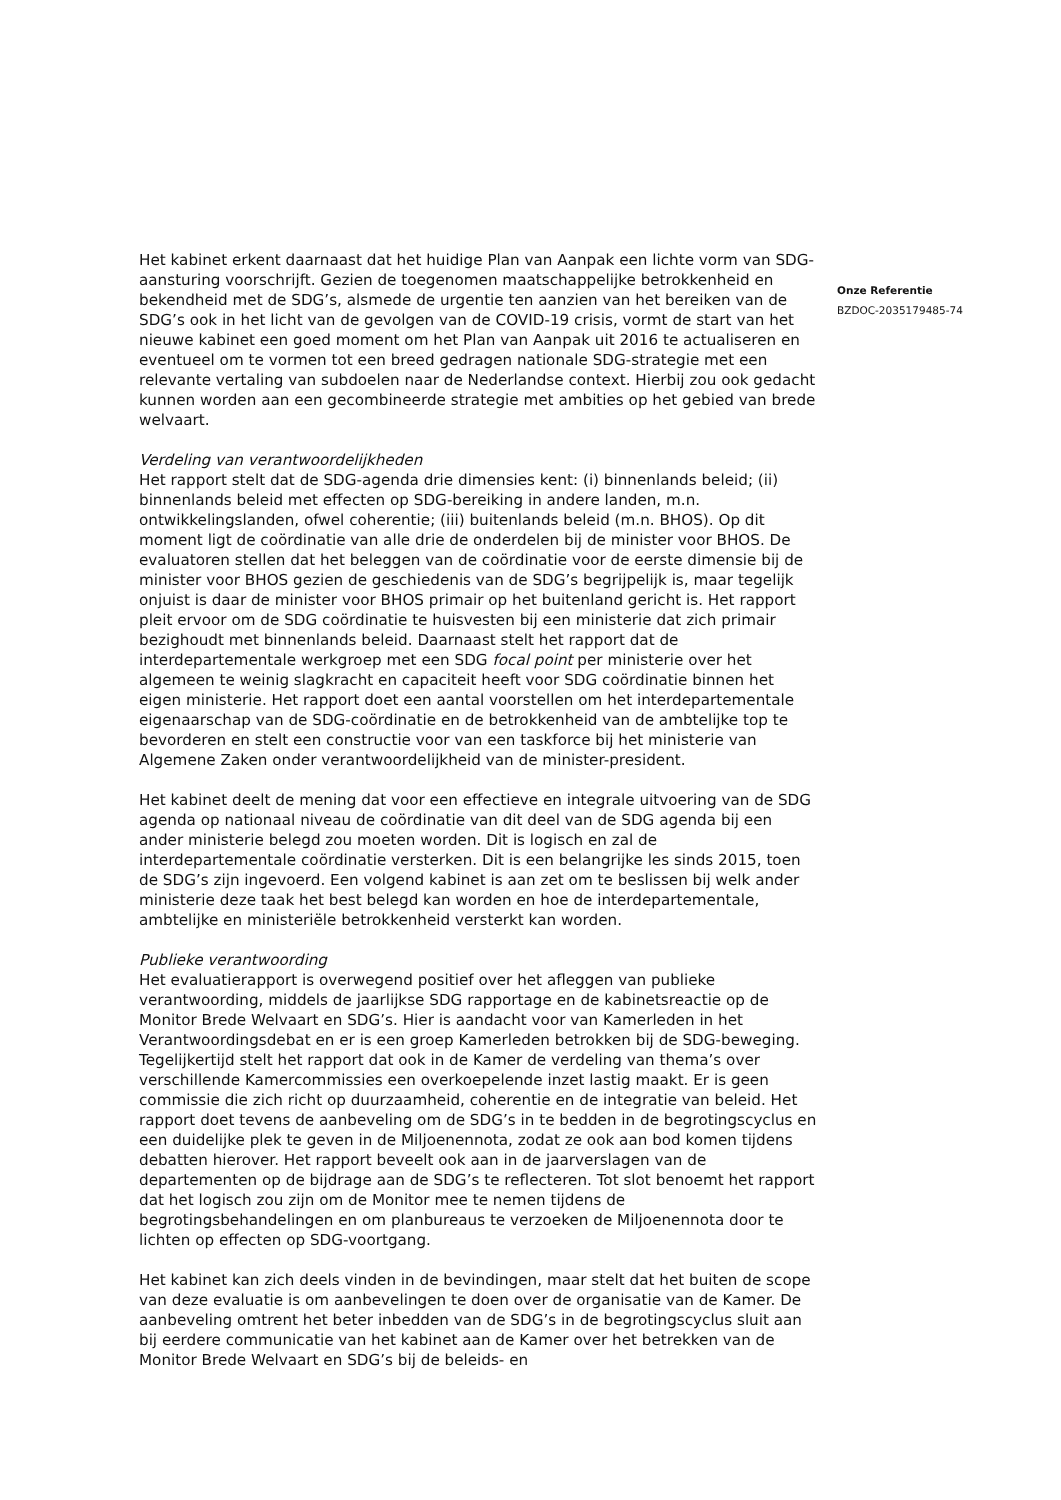Het kabinet erkent daarnaast dat het huidige Plan van Aanpak een lichte vorm van SDG-aansturing voorschrijft. Gezien de toegenomen maatschappelijke betrokkenheid en bekendheid met de SDG’s, alsmede de urgentie ten aanzien van het bereiken van de SDG’s ook in het licht van de gevolgen van de COVID-19 crisis, vormt de start van het nieuwe kabinet een goed moment om het Plan van Aanpak uit 2016 te actualiseren en eventueel om te vormen tot een breed gedragen nationale SDG-strategie met een relevante vertaling van subdoelen naar de Nederlandse context. Hierbij zou ook gedacht kunnen worden aan een gecombineerde strategie met ambities op het gebied van brede welvaart.
Verdeling van verantwoordelijkheden
Het rapport stelt dat de SDG-agenda drie dimensies kent: (i) binnenlands beleid; (ii) binnenlands beleid met effecten op SDG-bereiking in andere landen, m.n. ontwikkelingslanden, ofwel coherentie; (iii) buitenlands beleid (m.n. BHOS). Op dit moment ligt de coördinatie van alle drie de onderdelen bij de minister voor BHOS. De evaluatoren stellen dat het beleggen van de coördinatie voor de eerste dimensie bij de minister voor BHOS gezien de geschiedenis van de SDG’s begrijpelijk is, maar tegelijk onjuist is daar de minister voor BHOS primair op het buitenland gericht is. Het rapport pleit ervoor om de SDG coördinatie te huisvesten bij een ministerie dat zich primair bezighoudt met binnenlands beleid. Daarnaast stelt het rapport dat de interdepartementale werkgroep met een SDG focal point per ministerie over het algemeen te weinig slagkracht en capaciteit heeft voor SDG coördinatie binnen het eigen ministerie. Het rapport doet een aantal voorstellen om het interdepartementale eigenaarschap van de SDG-coördinatie en de betrokkenheid van de ambtelijke top te bevorderen en stelt een constructie voor van een taskforce bij het ministerie van Algemene Zaken onder verantwoordelijkheid van de minister-president.
Het kabinet deelt de mening dat voor een effectieve en integrale uitvoering van de SDG agenda op nationaal niveau de coördinatie van dit deel van de SDG agenda bij een ander ministerie belegd zou moeten worden. Dit is logisch en zal de interdepartementale coördinatie versterken. Dit is een belangrijke les sinds 2015, toen de SDG’s zijn ingevoerd. Een volgend kabinet is aan zet om te beslissen bij welk ander ministerie deze taak het best belegd kan worden en hoe de interdepartementale, ambtelijke en ministeriële betrokkenheid versterkt kan worden.
Publieke verantwoording
Het evaluatierapport is overwegend positief over het afleggen van publieke verantwoording, middels de jaarlijkse SDG rapportage en de kabinetsreactie op de Monitor Brede Welvaart en SDG’s. Hier is aandacht voor van Kamerleden in het Verantwoordingsdebat en er is een groep Kamerleden betrokken bij de SDG-beweging. Tegelijkertijd stelt het rapport dat ook in de Kamer de verdeling van thema’s over verschillende Kamercommissies een overkoepelende inzet lastig maakt. Er is geen commissie die zich richt op duurzaamheid, coherentie en de integratie van beleid. Het rapport doet tevens de aanbeveling om de SDG’s in te bedden in de begrotingscyclus en een duidelijke plek te geven in de Miljoenennota, zodat ze ook aan bod komen tijdens debatten hierover. Het rapport beveelt ook aan in de jaarverslagen van de departementen op de bijdrage aan de SDG’s te reflecteren. Tot slot benoemt het rapport dat het logisch zou zijn om de Monitor mee te nemen tijdens de begrotingsbehandelingen en om planbureaus te verzoeken de Miljoenennota door te lichten op effecten op SDG-voortgang.
Het kabinet kan zich deels vinden in de bevindingen, maar stelt dat het buiten de scope van deze evaluatie is om aanbevelingen te doen over de organisatie van de Kamer. De aanbeveling omtrent het beter inbedden van de SDG’s in de begrotingscyclus sluit aan bij eerdere communicatie van het kabinet aan de Kamer over het betrekken van de Monitor Brede Welvaart en SDG’s bij de beleids- en
Onze Referentie
BZDOC-2035179485-74